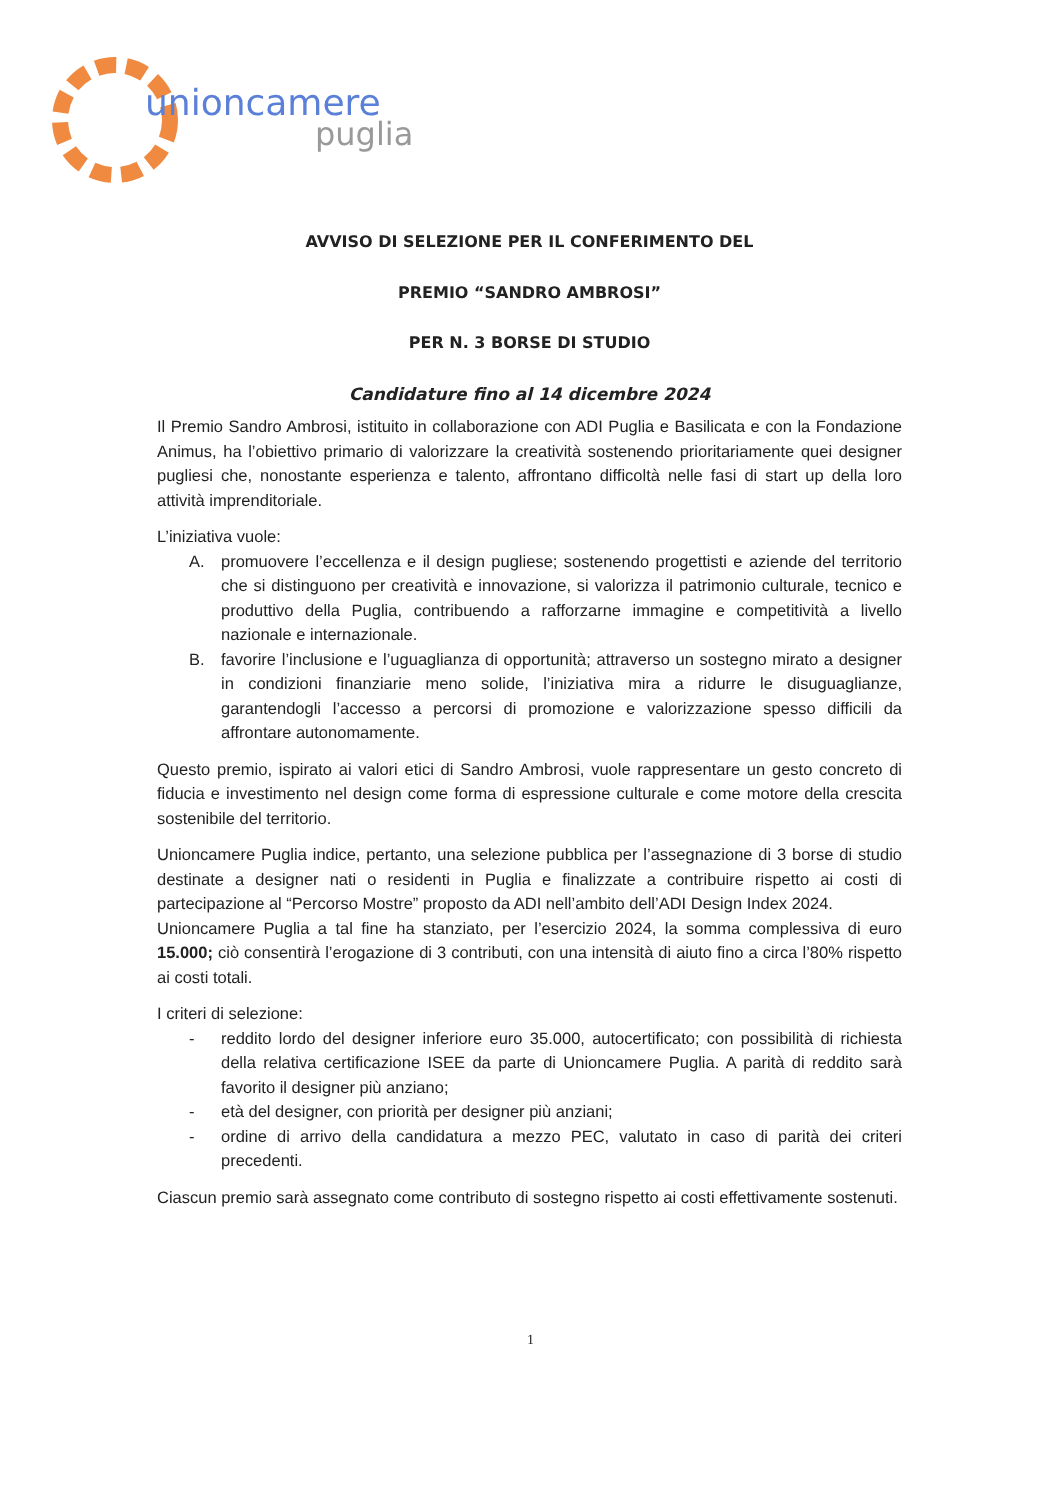unioncamere
puglia
AVVISO DI SELEZIONE PER IL CONFERIMENTO DEL
PREMIO “SANDRO AMBROSI”
PER N. 3 BORSE DI STUDIO
Candidature fino al 14 dicembre 2024
Il Premio Sandro Ambrosi, istituito in collaborazione con ADI Puglia e Basilicata e con la Fondazione Animus, ha l’obiettivo primario di valorizzare la creatività sostenendo prioritariamente quei designer pugliesi che, nonostante esperienza e talento, affrontano difficoltà nelle fasi di start up della loro attività imprenditoriale.
L’iniziativa vuole:
A. promuovere l’eccellenza e il design pugliese; sostenendo progettisti e aziende del territorio che si distinguono per creatività e innovazione, si valorizza il patrimonio culturale, tecnico e produttivo della Puglia, contribuendo a rafforzarne immagine e competitività a livello nazionale e internazionale.
B. favorire l’inclusione e l’uguaglianza di opportunità; attraverso un sostegno mirato a designer in condizioni finanziarie meno solide, l’iniziativa mira a ridurre le disuguaglianze, garantendogli l’accesso a percorsi di promozione e valorizzazione spesso difficili da affrontare autonomamente.
Questo premio, ispirato ai valori etici di Sandro Ambrosi, vuole rappresentare un gesto concreto di fiducia e investimento nel design come forma di espressione culturale e come motore della crescita sostenibile del territorio.
Unioncamere Puglia indice, pertanto, una selezione pubblica per l’assegnazione di 3 borse di studio destinate a designer nati o residenti in Puglia e finalizzate a contribuire rispetto ai costi di partecipazione al “Percorso Mostre” proposto da ADI nell’ambito dell’ADI Design Index 2024.
Unioncamere Puglia a tal fine ha stanziato, per l’esercizio 2024, la somma complessiva di euro 15.000; ciò consentirà l’erogazione di 3 contributi, con una intensità di aiuto fino a circa l’80% rispetto ai costi totali.
I criteri di selezione:
- reddito lordo del designer inferiore euro 35.000, autocertificato; con possibilità di richiesta della relativa certificazione ISEE da parte di Unioncamere Puglia. A parità di reddito sarà favorito il designer più anziano;
- età del designer, con priorità per designer più anziani;
- ordine di arrivo della candidatura a mezzo PEC, valutato in caso di parità dei criteri precedenti.
Ciascun premio sarà assegnato come contributo di sostegno rispetto ai costi effettivamente sostenuti.
1